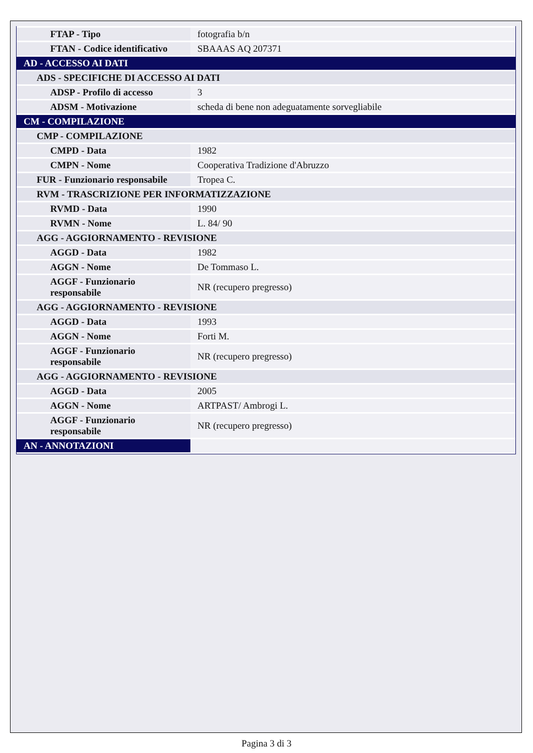| FTAP - Tipo | fotografia b/n |
| FTAN - Codice identificativo | SBAAAS AQ 207371 |
| AD - ACCESSO AI DATI | |
| ADS - SPECIFICHE DI ACCESSO AI DATI | |
| ADSP - Profilo di accesso | 3 |
| ADSM - Motivazione | scheda di bene non adeguatamente sorvegliabile |
| CM - COMPILAZIONE | |
| CMP - COMPILAZIONE | |
| CMPD - Data | 1982 |
| CMPN - Nome | Cooperativa Tradizione d'Abruzzo |
| FUR - Funzionario responsabile | Tropea C. |
| RVM - TRASCRIZIONE PER INFORMATIZZAZIONE | |
| RVMD - Data | 1990 |
| RVMN - Nome | L. 84/ 90 |
| AGG - AGGIORNAMENTO - REVISIONE | |
| AGGD - Data | 1982 |
| AGGN - Nome | De Tommaso L. |
| AGGF - Funzionario responsabile | NR (recupero pregresso) |
| AGG - AGGIORNAMENTO - REVISIONE | |
| AGGD - Data | 1993 |
| AGGN - Nome | Forti M. |
| AGGF - Funzionario responsabile | NR (recupero pregresso) |
| AGG - AGGIORNAMENTO - REVISIONE | |
| AGGD - Data | 2005 |
| AGGN - Nome | ARTPAST/ Ambrogi L. |
| AGGF - Funzionario responsabile | NR (recupero pregresso) |
| AN - ANNOTAZIONI | |
Pagina 3 di 3